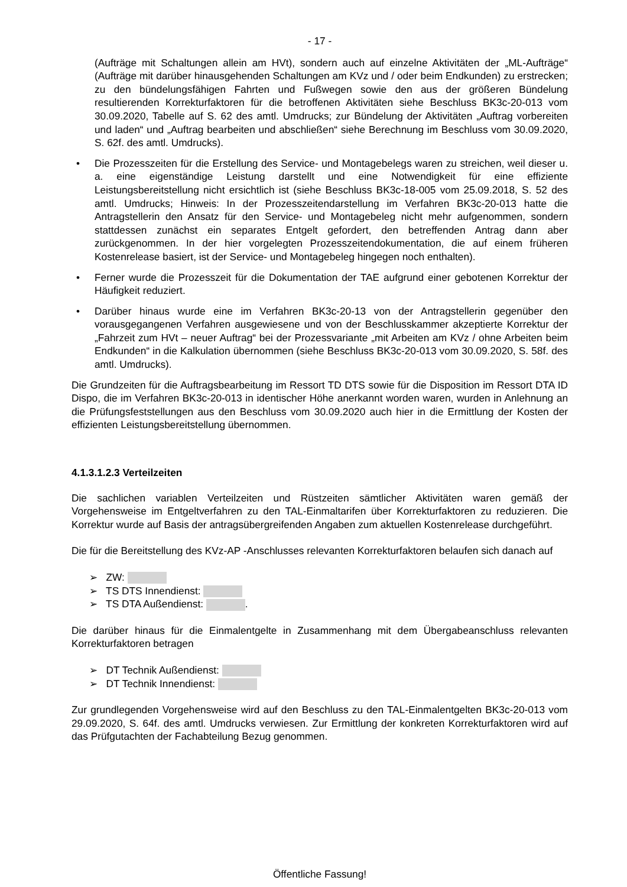- 17 -
(Aufträge mit Schaltungen allein am HVt), sondern auch auf einzelne Aktivitäten der „ML-Aufträge“ (Aufträge mit darüber hinausgehenden Schaltungen am KVz und / oder beim Endkunden) zu erstrecken; zu den bündelungsfähigen Fahrten und Fußwegen sowie den aus der größeren Bündelung resultierenden Korrekturfaktoren für die betroffenen Aktivitäten siehe Beschluss BK3c-20-013 vom 30.09.2020, Tabelle auf S. 62 des amtl. Umdrucks; zur Bündelung der Aktivitäten „Auftrag vorbereiten und laden“ und „Auftrag bearbeiten und abschließen“ siehe Berechnung im Beschluss vom 30.09.2020, S. 62f. des amtl. Umdrucks).
• Die Prozesszeiten für die Erstellung des Service- und Montagebelegs waren zu streichen, weil dieser u. a. eine eigenständige Leistung darstellt und eine Notwendigkeit für eine effiziente Leistungsbereitstellung nicht ersichtlich ist (siehe Beschluss BK3c-18-005 vom 25.09.2018, S. 52 des amtl. Umdrucks; Hinweis: In der Prozesszeitendarstellung im Verfahren BK3c-20-013 hatte die Antragstellerin den Ansatz für den Service- und Montagebeleg nicht mehr aufgenommen, sondern stattdessen zunächst ein separates Entgelt gefordert, den betreffenden Antrag dann aber zurückgenommen. In der hier vorgelegten Prozesszeitendokumentation, die auf einem früheren Kostenrelease basiert, ist der Service- und Montagebeleg hingegen noch enthalten).
• Ferner wurde die Prozesszeit für die Dokumentation der TAE aufgrund einer gebotenen Korrektur der Häufigkeit reduziert.
• Darüber hinaus wurde eine im Verfahren BK3c-20-13 von der Antragstellerin gegenüber den vorausgegangenen Verfahren ausgewiesene und von der Beschlusskammer akzeptierte Korrektur der „Fahrzeit zum HVt – neuer Auftrag“ bei der Prozessvariante „mit Arbeiten am KVz / ohne Arbeiten beim Endkunden“ in die Kalkulation übernommen (siehe Beschluss BK3c-20-013 vom 30.09.2020, S. 58f. des amtl. Umdrucks).
Die Grundzeiten für die Auftragsbearbeitung im Ressort TD DTS sowie für die Disposition im Ressort DTA ID Dispo, die im Verfahren BK3c-20-013 in identischer Höhe anerkannt worden waren, wurden in Anlehnung an die Prüfungsfeststellungen aus den Beschluss vom 30.09.2020 auch hier in die Ermittlung der Kosten der effizienten Leistungsbereitstellung übernommen.
4.1.3.1.2.3 Verteilzeiten
Die sachlichen variablen Verteilzeiten und Rüstzeiten sämtlicher Aktivitäten waren gemäß der Vorgehensweise im Entgeltverfahren zu den TAL-Einmaltarifen über Korrekturfaktoren zu reduzieren. Die Korrektur wurde auf Basis der antragsübergreifenden Angaben zum aktuellen Kostenrelease durchgeführt.
Die für die Bereitstellung des KVz-AP -Anschlusses relevanten Korrekturfaktoren belaufen sich danach auf
➢ ZW:
➢ TS DTS Innendienst:
➢ TS DTA Außendienst: .
Die darüber hinaus für die Einmalentgelte in Zusammenhang mit dem Übergabeanschluss relevanten Korrekturfaktoren betragen
➢ DT Technik Außendienst:
➢ DT Technik Innendienst:
Zur grundlegenden Vorgehensweise wird auf den Beschluss zu den TAL-Einmalentgelten BK3c-20-013 vom 29.09.2020, S. 64f. des amtl. Umdrucks verwiesen. Zur Ermittlung der konkreten Korrekturfaktoren wird auf das Prüfgutachten der Fachabteilung Bezug genommen.
Öffentliche Fassung!